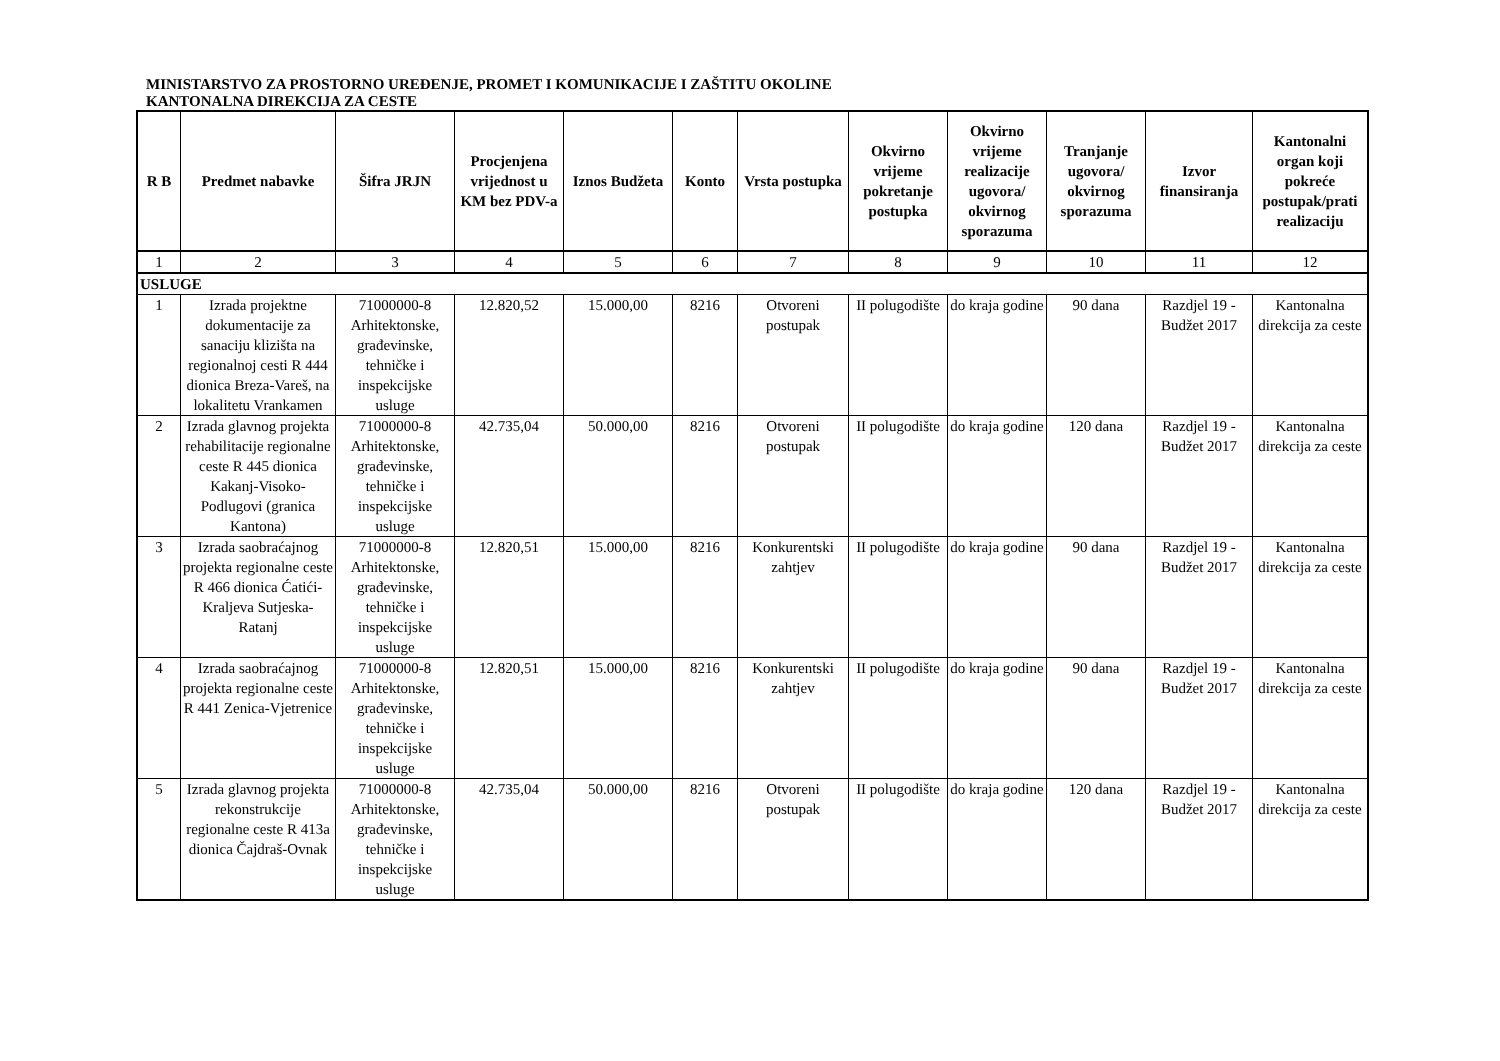MINISTARSTVO ZA PROSTORNO UREĐENJE, PROMET I KOMUNIKACIJE I ZAŠTITU OKOLINE
KANTONALNA DIREKCIJA ZA CESTE
| R B | Predmet nabavke | Šifra JRJN | Procjenjena vrijednost u KM bez PDV-a | Iznos Budžeta | Konto | Vrsta postupka | Okvirno vrijeme pokretanje postupka | Okvirno vrijeme realizacije ugovora/ okvirnog sporazuma | Tranjanje ugovora/ okvirnog sporazuma | Izvor finansiranja | Kantonalni organ koji pokreće postupak/prati realizaciju |
| --- | --- | --- | --- | --- | --- | --- | --- | --- | --- | --- | --- |
| 1 | 2 | 3 | 4 | 5 | 6 | 7 | 8 | 9 | 10 | 11 | 12 |
| USLUGE | | | | | | | | | | | |
| 1 | Izrada projektne dokumentacije za sanaciju klizišta na regionalnoj cesti R 444 dionica Breza-Vareš, na lokalitetu Vrankamen | 71000000-8 Arhitektonske, građevinske, tehničke i inspekcijske usluge | 12.820,52 | 15.000,00 | 8216 | Otvoreni postupak | II polugodište | do kraja godine | 90 dana | Razdjel 19 - Budžet 2017 | Kantonalna direkcija za ceste |
| 2 | Izrada glavnog projekta rehabilitacije regionalne ceste R 445 dionica Kakanj-Visoko-Podlugovi (granica Kantona) | 71000000-8 Arhitektonske, građevinske, tehničke i inspekcijske usluge | 42.735,04 | 50.000,00 | 8216 | Otvoreni postupak | II polugodište | do kraja godine | 120 dana | Razdjel 19 - Budžet 2017 | Kantonalna direkcija za ceste |
| 3 | Izrada saobraćajnog projekta regionalne ceste R 466 dionica Ćatići-Kraljeva Sutjeska-Ratanj | 71000000-8 Arhitektonske, građevinske, tehničke i inspekcijske usluge | 12.820,51 | 15.000,00 | 8216 | Konkurentski zahtjev | II polugodište | do kraja godine | 90 dana | Razdjel 19 - Budžet 2017 | Kantonalna direkcija za ceste |
| 4 | Izrada saobraćajnog projekta regionalne ceste R 441 Zenica-Vjetrenice | 71000000-8 Arhitektonske, građevinske, tehničke i inspekcijske usluge | 12.820,51 | 15.000,00 | 8216 | Konkurentski zahtjev | II polugodište | do kraja godine | 90 dana | Razdjel 19 - Budžet 2017 | Kantonalna direkcija za ceste |
| 5 | Izrada glavnog projekta rekonstrukcije regionalne ceste R 413a dionica Čajdraš-Ovnak | 71000000-8 Arhitektonske, građevinske, tehničke i inspekcijske usluge | 42.735,04 | 50.000,00 | 8216 | Otvoreni postupak | II polugodište | do kraja godine | 120 dana | Razdjel 19 - Budžet 2017 | Kantonalna direkcija za ceste |